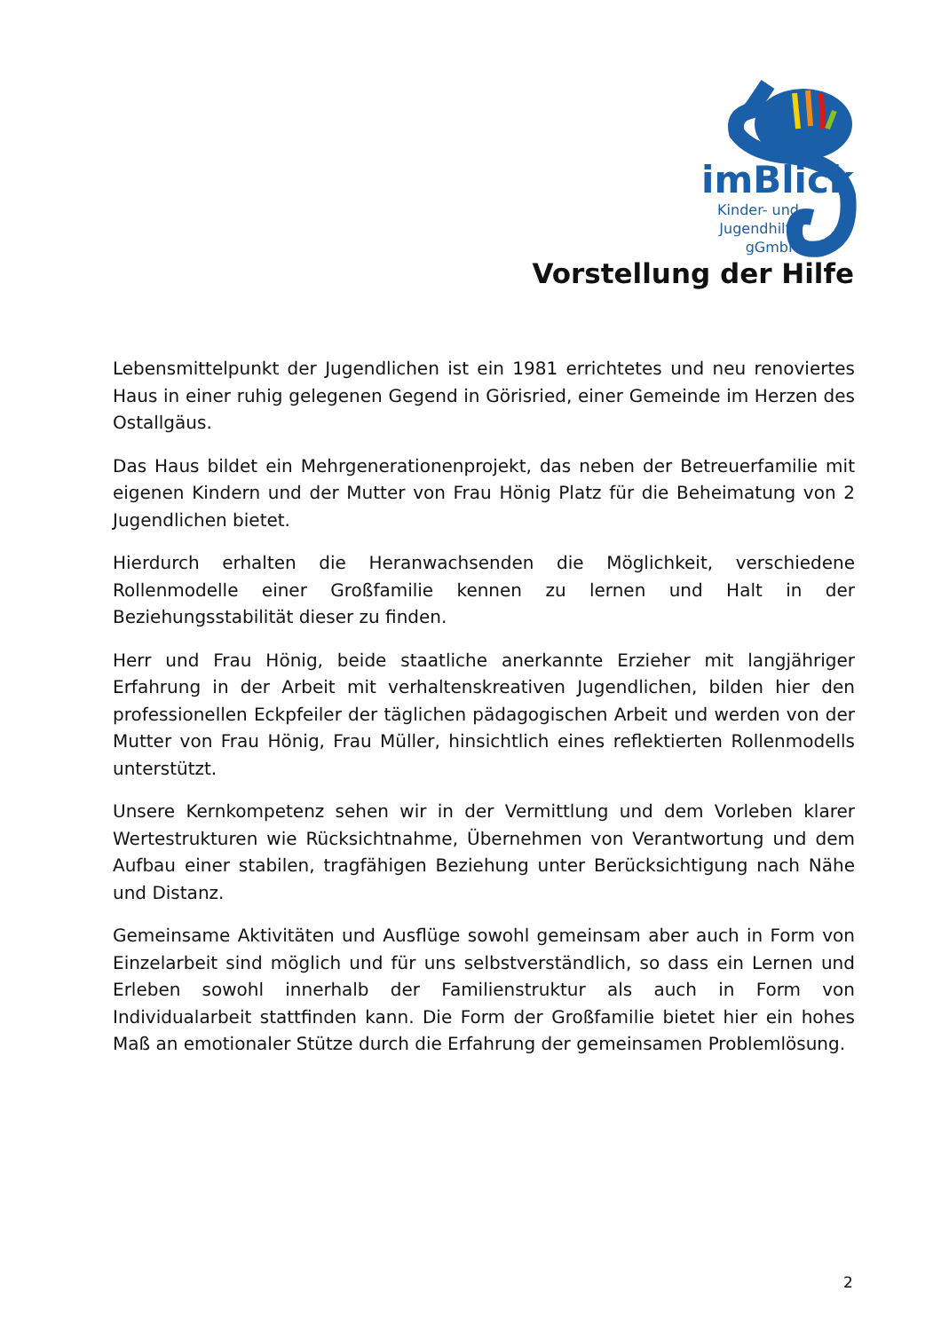imBlick
Kinder- und
Jugendhilfe
gGmbH
Vorstellung der Hilfe
Lebensmittelpunkt der Jugendlichen ist ein 1981 errichtetes und neu renoviertes Haus in einer ruhig gelegenen Gegend in Görisried, einer Gemeinde im Herzen des Ostallgäus.
Das Haus bildet ein Mehrgenerationenprojekt, das neben der Betreuerfamilie mit eigenen Kindern und der Mutter von Frau Hönig Platz für die Beheimatung von 2 Jugendlichen bietet.
Hierdurch erhalten die Heranwachsenden die Möglichkeit, verschiedene Rollenmodelle einer Großfamilie kennen zu lernen und Halt in der Beziehungsstabilität dieser zu finden.
Herr und Frau Hönig, beide staatliche anerkannte Erzieher mit langjähriger Erfahrung in der Arbeit mit verhaltenskreativen Jugendlichen, bilden hier den professionellen Eckpfeiler der täglichen pädagogischen Arbeit und werden von der Mutter von Frau Hönig, Frau Müller, hinsichtlich eines reflektierten Rollenmodells unterstützt.
Unsere Kernkompetenz sehen wir in der Vermittlung und dem Vorleben klarer Wertestrukturen wie Rücksichtnahme, Übernehmen von Verantwortung und dem Aufbau einer stabilen, tragfähigen Beziehung unter Berücksichtigung nach Nähe und Distanz.
Gemeinsame Aktivitäten und Ausflüge sowohl gemeinsam aber auch in Form von Einzelarbeit sind möglich und für uns selbstverständlich, so dass ein Lernen und Erleben sowohl innerhalb der Familienstruktur als auch in Form von Individualarbeit stattfinden kann. Die Form der Großfamilie bietet hier ein hohes Maß an emotionaler Stütze durch die Erfahrung der gemeinsamen Problemlösung.
2